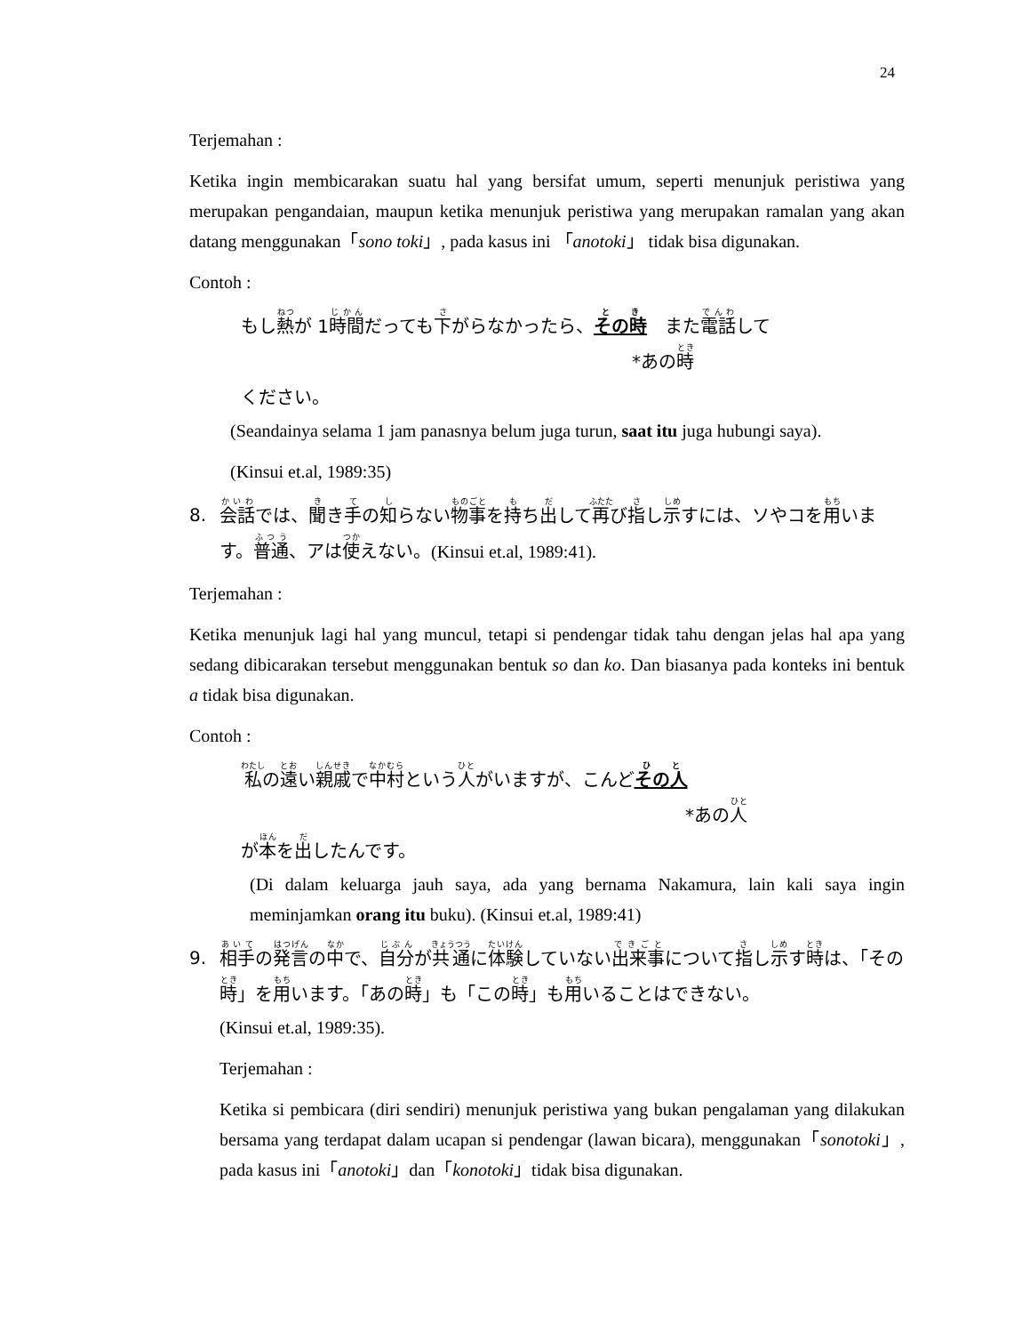24
Terjemahan :
Ketika ingin membicarakan suatu hal yang bersifat umum, seperti menunjuk peristiwa yang merupakan pengandaian, maupun ketika menunjuk peristiwa yang merupakan ramalan yang akan datang menggunakan「sono toki」, pada kasus ini 「anotoki」 tidak bisa digunakan.
Contoh :
もし熱が 1時間だっても下がらなかったら、その時　また電話して
*あの時
ください。
(Seandainya selama 1 jam panasnya belum juga turun, saat itu juga hubungi saya).
(Kinsui et.al, 1989:35)
8. 会話では、聞き手の知らない物事を持ち出して再び指し示すには、ソやコを用います。普通、アは使えない。(Kinsui et.al, 1989:41).
Terjemahan :
Ketika menunjuk lagi hal yang muncul, tetapi si pendengar tidak tahu dengan jelas hal apa yang sedang dibicarakan tersebut menggunakan bentuk so dan ko. Dan biasanya pada konteks ini bentuk a tidak bisa digunakan.
Contoh :
私の遠い親戚で中村という人がいますが、こんどその人
*あの人
が本を出したんです。
(Di dalam keluarga jauh saya, ada yang bernama Nakamura, lain kali saya ingin meminjamkan orang itu buku). (Kinsui et.al, 1989:41)
9. 相手の発言の中で、自分が共通に体験していない出来事について指し示す時は、「その時」を用います。「あの時」も「この時」も用いることはできない。
(Kinsui et.al, 1989:35).
Terjemahan :
Ketika si pembicara (diri sendiri) menunjuk peristiwa yang bukan pengalaman yang dilakukan bersama yang terdapat dalam ucapan si pendengar (lawan bicara), menggunakan「sonotoki」, pada kasus ini「anotoki」dan「konotoki」tidak bisa digunakan.